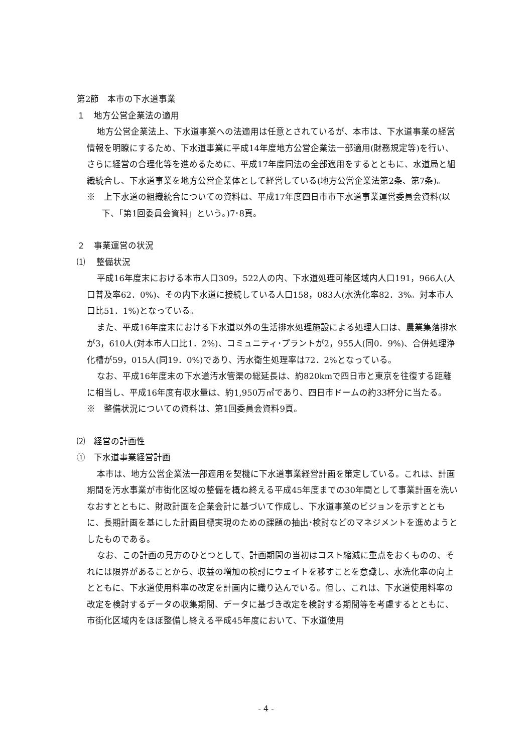第2節　本市の下水道事業
１　地方公営企業法の適用
地方公営企業法上、下水道事業への法適用は任意とされているが、本市は、下水道事業の経営情報を明瞭にするため、下水道事業に平成14年度地方公営企業法一部適用(財務規定等)を行い、さらに経営の合理化等を進めるために、平成17年度同法の全部適用をするとともに、水道局と組織統合し、下水道事業を地方公営企業体として経営している(地方公営企業法第2条、第7条)。
※　上下水道の組織統合についての資料は、平成17年度四日市市下水道事業運営委員会資料(以下、「第1回委員会資料」という。)7･8頁。
２　事業運営の状況
⑴　 整備状況
平成16年度末における本市人口309，522人の内、下水道処理可能区域内人口191，966人(人口普及率62．0%)、その内下水道に接続している人口158，083人(水洗化率82．3%。対本市人口比51．1%)となっている。
また、平成16年度末における下水道以外の生活排水処理施設による処理人口は、農業集落排水が3，610人(対本市人口比1．2%)、コミュニティ･プラントが2，955人(同0．9%)、合併処理浄化槽が59，015人(同19．0%)であり、汚水衛生処理率は72．2%となっている。
なお、平成16年度末の下水道汚水管渠の総延長は、約820kmで四日市と東京を往復する距離に相当し、平成16年度有収水量は、約1,950万㎥であり、四日市ドームの約33杯分に当たる。
※　整備状況についての資料は、第1回委員会資料9頁。
⑵　経営の計画性
①　下水道事業経営計画
本市は、地方公営企業法一部適用を契機に下水道事業経営計画を策定している。これは、計画期間を汚水事業が市街化区域の整備を概ね終える平成45年度までの30年間として事業計画を洗いなおすとともに、財政計画を企業会計に基づいて作成し、下水道事業のビジョンを示すとともに、長期計画を基にした計画目標実現のための課題の抽出･検討などのマネジメントを進めようとしたものである。
なお、この計画の見方のひとつとして、計画期間の当初はコスト縮減に重点をおくものの、それには限界があることから、収益の増加の検討にウェイトを移すことを意識し、水洗化率の向上とともに、下水道使用料率の改定を計画内に織り込んでいる。但し、これは、下水道使用料率の改定を検討するデータの収集期間、データに基づき改定を検討する期間等を考慮するとともに、市街化区域内をほぼ整備し終える平成45年度において、下水道使用
- 4 -